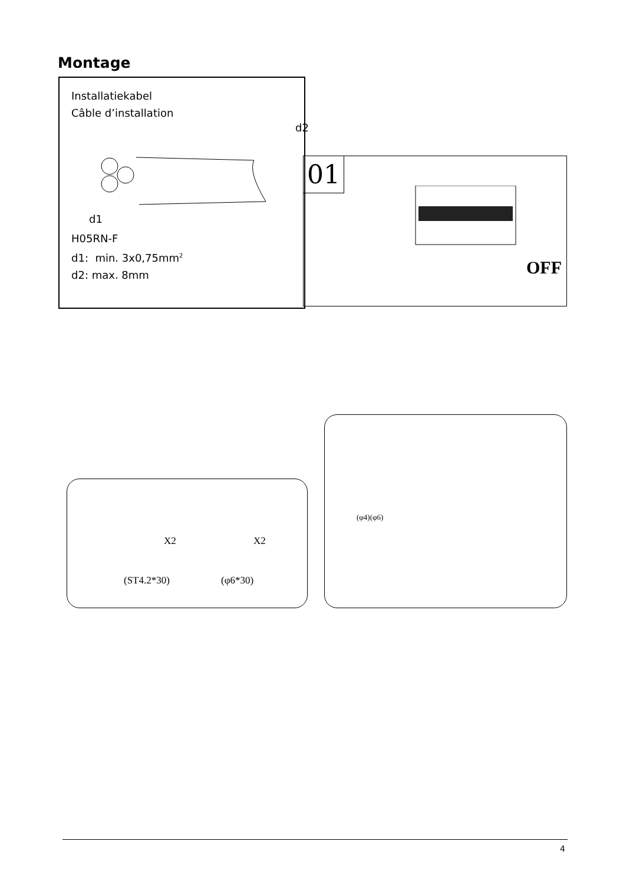Montage
Installatiekabel
Câble d’installation
d2
d1
H05RN-F
d1: min. 3x0,75mm<sup>2</sup>
d2: max. 8mm
01
OFF
X2 X2
(ST4.2*30) (φ6*30)
(φ4)(φ6)
4